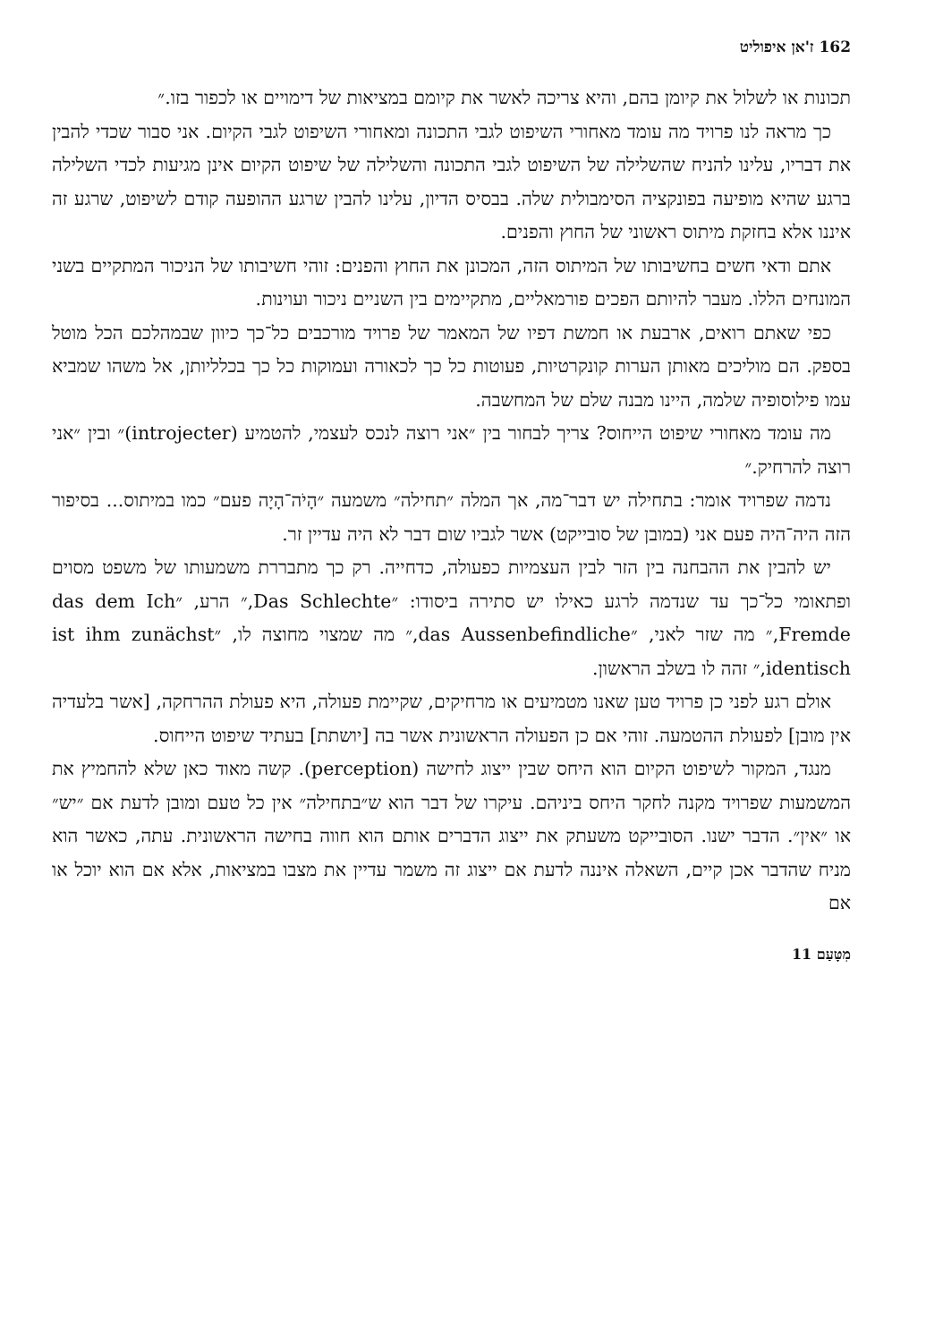162 ז'אן איפוליט
תכונות או לשלול את קיומן בהם, והיא צריכה לאשר את קיומם במציאות של דימויים או לכפור בזו.״
כך מראה לנו פרויד מה עומד מאחורי השיפוט לגבי התכונה ומאחורי השיפוט לגבי הקיום. אני סבור שכדי להבין את דבריו, עלינו להניח שהשלילה של השיפוט לגבי התכונה והשלילה של שיפוט הקיום אינן מגיעות לכדי השלילה ברגע שהיא מופיעה בפונקציה הסימבולית שלה. בבסיס הדיון, עלינו להבין שרגע ההופעה קודם לשיפוט, שרגע זה איננו אלא בחזקת מיתוס ראשוני של החוץ והפנים.
אתם ודאי חשים בחשיבותו של המיתוס הזה, המכונן את החוץ והפנים: זוהי חשיבותו של הניכור המתקיים בשני המונחים הללו. מעבר להיותם הפכים פורמאליים, מתקיימים בין השניים ניכור ועוינות.
כפי שאתם רואים, ארבעת או חמשת דפיו של המאמר של פרויד מורכבים כל־כך כיוון שבמהלכם הכל מוטל בספק. הם מוליכים מאותן הערות קונקרטיות, פעוטות כל כך לכאורה ועמוקות כל כך בכלליותן, אל משהו שמביא עמו פילוסופיה שלמה, היינו מבנה שלם של המחשבה.
מה עומד מאחורי שיפוט הייחוס? צריך לבחור בין ״אני רוצה לנכס לעצמי, להטמיע (introjecter)״ ובין ״אני רוצה להרחיק.״
נדמה שפרויד אומר: בתחילה יש דבר־מה, אך המלה ״תחילה״ משמעה ״הָיֹה־הָיָה פעם״ כמו במיתוס... בסיפור הזה היה־היה פעם אני (במובן של סובייקט) אשר לגביו שום דבר לא היה עדיין זר.
יש להבין את ההבחנה בין הזר לבין העצמיות כפעולה, כדחייה. רק כך מתבררת משמעותו של משפט מסוים ופתאומי כל־כך עד שנדמה לרגע כאילו יש סתירה ביסודו: ״Das Schlechte,״ הרע, ״das dem Ich Fremde,״ מה שזר לאני, ״das Aussenbefindliche,״ מה שמצוי מחוצה לו, ״ist ihm zunächst identisch,״ זהה לו בשלב הראשון.
אולם רגע לפני כן פרויד טען שאנו מטמיעים או מרחיקים, שקיימת פעולה, היא פעולת ההרחקה, [אשר בלעדיה אין מובן] לפעולת ההטמעה. זוהי אם כן הפעולה הראשונית אשר בה [יושתת] בעתיד שיפוט הייחוס.
מנגד, המקור לשיפוט הקיום הוא היחס שבין ייצוג לחישה (perception). קשה מאוד כאן שלא להחמיץ את המשמעות שפרויד מקנה לחקר היחס ביניהם. עיקרו של דבר הוא ש״בתחילה״ אין כל טעם ומובן לדעת אם ״יש״ או ״אין״. הדבר ישנו. הסובייקט משעתק את ייצוג הדברים אותם הוא חווה בחישה הראשונית. עתה, כאשר הוא מניח שהדבר אכן קיים, השאלה איננה לדעת אם ייצוג זה משמר עדיין את מצבו במציאות, אלא אם הוא יוכל או אם
מִטָּעַם 11